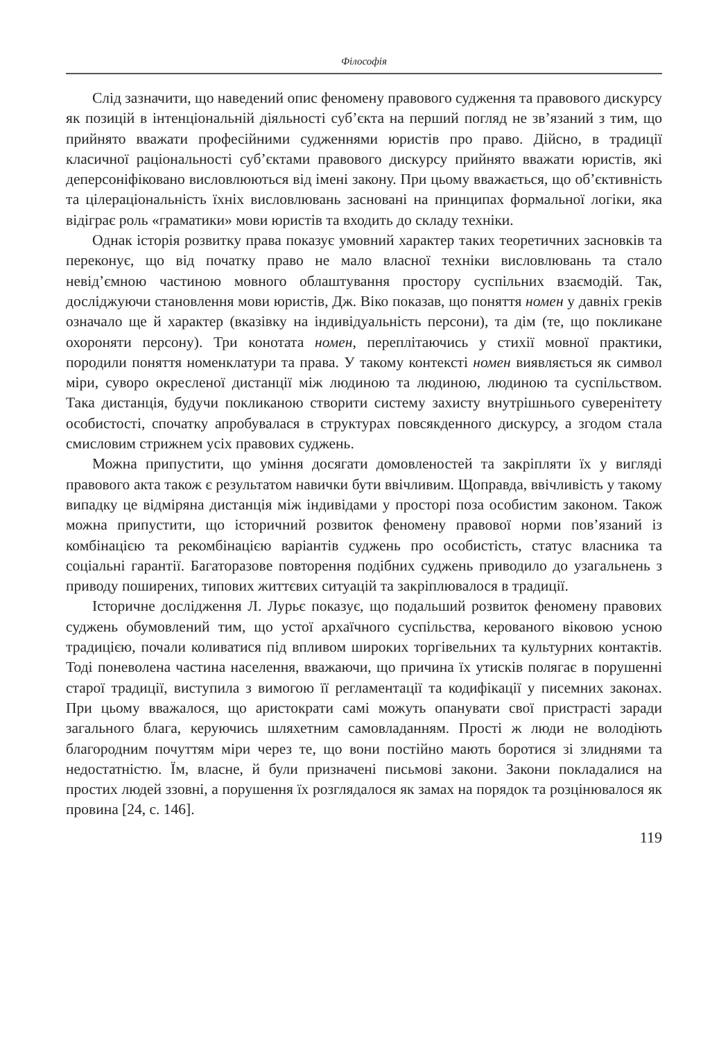Філософія
Слід зазначити, що наведений опис феномену правового судження та правового дискурсу як позицій в інтенціональній діяльності суб’єкта на перший погляд не зв’язаний з тим, що прийнято вважати професійними судженнями юристів про право. Дійсно, в традиції класичної раціональності суб’єктами правового дискурсу прийнято вважати юристів, які деперсоніфіковано висловлюються від імені закону. При цьому вважається, що об’єктивність та цілераціональність їхніх висловлювань засновані на принципах формальної логіки, яка відіграє роль «граматики» мови юристів та входить до складу техніки.
Однак історія розвитку права показує умовний характер таких теоретичних засновків та переконує, що від початку право не мало власної техніки висловлювань та стало невід’ємною частиною мовного облаштування простору суспільних взаємодій. Так, досліджуючи становлення мови юристів, Дж. Віко показав, що поняття номен у давніх греків означало ще й характер (вказівку на індивідуальність персони), та дім (те, що покликане охороняти персону). Три конотата номен, переплітаючись у стихії мовної практики, породили поняття номенклатури та права. У такому контексті номен виявляється як символ міри, суворо окресленої дистанції між людиною та людиною, людиною та суспільством. Така дистанція, будучи покликаною створити систему захисту внутрішнього суверенітету особистості, спочатку апробувалася в структурах повсякденного дискурсу, а згодом стала смисловим стрижнем усіх правових суджень.
Можна припустити, що уміння досягати домовленостей та закріпляти їх у вигляді правового акта також є результатом навички бути ввічливим. Щоправда, ввічливість у такому випадку це відміряна дистанція між індивідами у просторі поза особистим законом. Також можна припустити, що історичний розвиток феномену правової норми пов’язаний із комбінацією та рекомбінацією варіантів суджень про особистість, статус власника та соціальні гарантії. Багаторазове повторення подібних суджень приводило до узагальнень з приводу поширених, типових життєвих ситуацій та закріплювалося в традиції.
Історичне дослідження Л. Лурьє показує, що подальший розвиток феномену правових суджень обумовлений тим, що устої архаїчного суспільства, керованого віковою усною традицією, почали коливатися під впливом широких торгівельних та культурних контактів. Тоді поневолена частина населення, вважаючи, що причина їх утисків полягає в порушенні старої традиції, виступила з вимогою її регламентації та кодифікації у писемних законах. При цьому вважалося, що аристократи самі можуть опанувати свої пристрасті заради загального блага, керуючись шляхетним самовладанням. Прості ж люди не володіють благородним почуттям міри через те, що вони постійно мають боротися зі злиднями та недостатністю. Їм, власне, й були призначені письмові закони. Закони покладалися на простих людей ззовні, а порушення їх розглядалося як замах на порядок та розцінювалося як провина [24, с. 146].
119